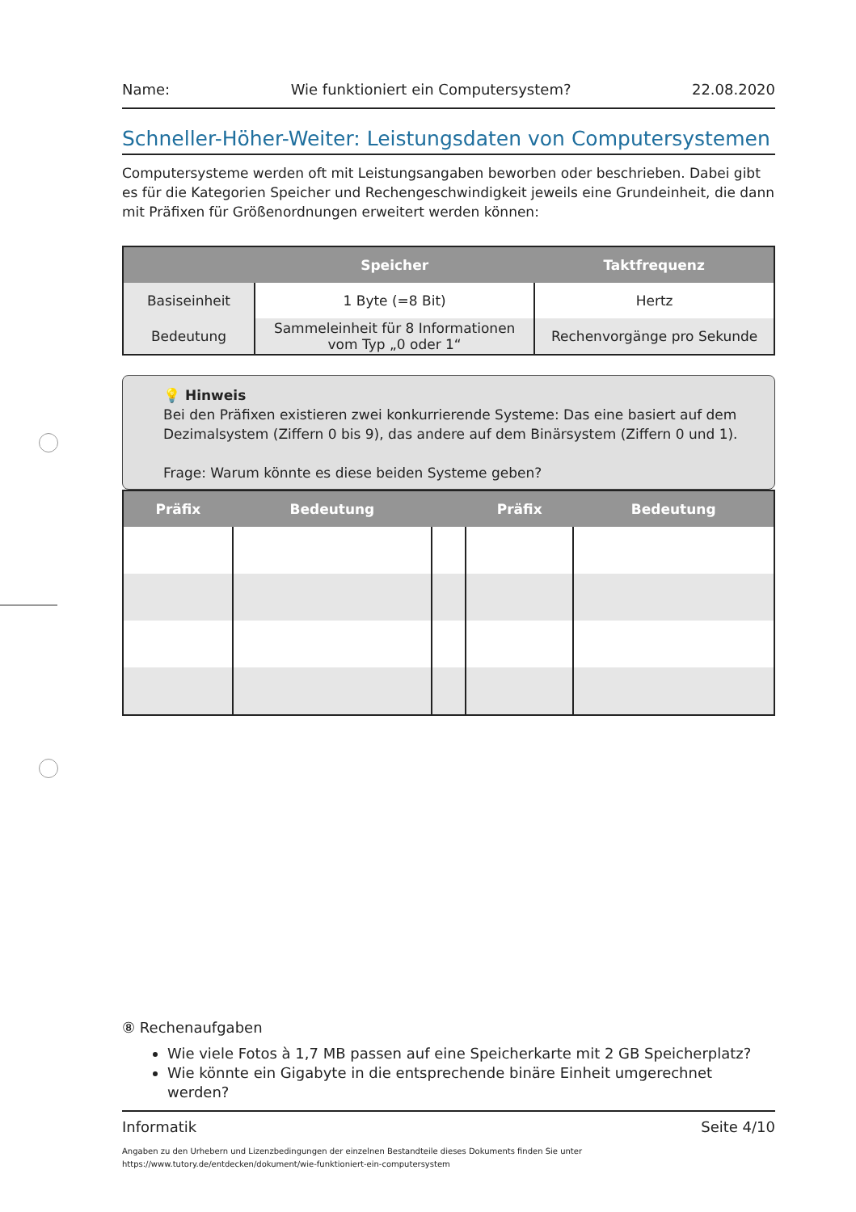Name: Wie funktioniert ein Computersystem? 22.08.2020
Schneller-Höher-Weiter: Leistungsdaten von Computersystemen
Computersysteme werden oft mit Leistungsangaben beworben oder beschrieben. Dabei gibt es für die Kategorien Speicher und Rechengeschwindigkeit jeweils eine Grundeinheit, die dann mit Präfixen für Größenordnungen erweitert werden können:
| | Speicher | Taktfrequenz |
| --- | --- | --- |
| Basiseinheit | 1 Byte (=8 Bit) | Hertz |
| Bedeutung | Sammeleinheit für 8 Informationen vom Typ „0 oder 1“ | Rechenvorgänge pro Sekunde |
💡 Hinweis
Bei den Präfixen existieren zwei konkurrierende Systeme: Das eine basiert auf dem Dezimalsystem (Ziffern 0 bis 9), das andere auf dem Binärsystem (Ziffern 0 und 1).
Frage: Warum könnte es diese beiden Systeme geben?
| Präfix | Bedeutung | | Präfix | Bedeutung |
| --- | --- | --- | --- | --- |
⑧ Rechenaufgaben
Wie viele Fotos à 1,7 MB passen auf eine Speicherkarte mit 2 GB Speicherplatz?
Wie könnte ein Gigabyte in die entsprechende binäre Einheit umgerechnet werden?
Informatik Seite 4/10
Angaben zu den Urhebern und Lizenzbedingungen der einzelnen Bestandteile dieses Dokuments finden Sie unter
https://www.tutory.de/entdecken/dokument/wie-funktioniert-ein-computersystem